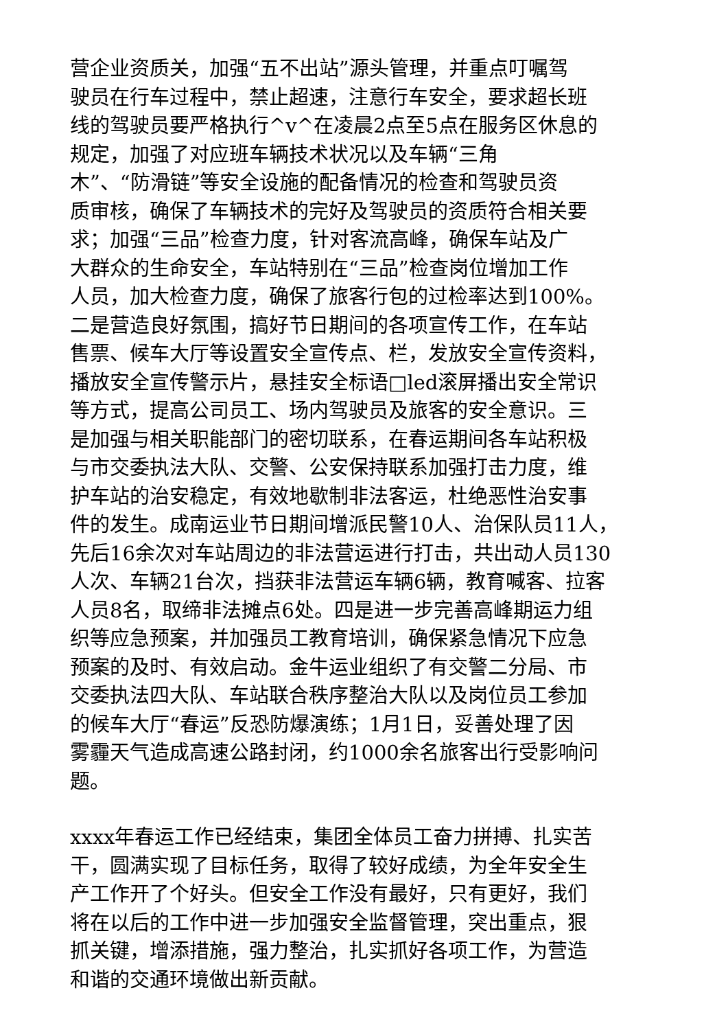营企业资质关，加强“五不出站”源头管理，并重点叮嘱驾
驶员在行车过程中，禁止超速，注意行车安全，要求超长班
线的驾驶员要严格执行^v^在凌晨2点至5点在服务区休息的
规定，加强了对应班车辆技术状况以及车辆“三角
木”、“防滑链”等安全设施的配备情况的检查和驾驶员资
质审核，确保了车辆技术的完好及驾驶员的资质符合相关要
求；加强“三品”检查力度，针对客流高峰，确保车站及广
大群众的生命安全，车站特别在“三品”检查岗位增加工作
人员，加大检查力度，确保了旅客行包的过检率达到100%。
二是营造良好氛围，搞好节日期间的各项宣传工作，在车站
售票、候车大厅等设置安全宣传点、栏，发放安全宣传资料，
播放安全宣传警示片，悬挂安全标语□led滚屏播出安全常识
等方式，提高公司员工、场内驾驶员及旅客的安全意识。三
是加强与相关职能部门的密切联系，在春运期间各车站积极
与市交委执法大队、交警、公安保持联系加强打击力度，维
护车站的治安稳定，有效地歇制非法客运，杜绝恶性治安事
件的发生。成南运业节日期间增派民警10人、治保队员11人，
先后16余次对车站周边的非法营运进行打击，共出动人员130
人次、车辆21台次，挡获非法营运车辆6辆，教育喊客、拉客
人员8名，取缔非法摊点6处。四是进一步完善高峰期运力组
织等应急预案，并加强员工教育培训，确保紧急情况下应急
预案的及时、有效启动。金牛运业组织了有交警二分局、市
交委执法四大队、车站联合秩序整治大队以及岗位员工参加
的候车大厅“春运”反恐防爆演练；1月1日，妥善处理了因
雾霾天气造成高速公路封闭，约1000余名旅客出行受影响问
题。
xxxx年春运工作已经结束，集团全体员工奋力拼搏、扎实苦
干，圆满实现了目标任务，取得了较好成绩，为全年安全生
产工作开了个好头。但安全工作没有最好，只有更好，我们
将在以后的工作中进一步加强安全监督管理，突出重点，狠
抓关键，增添措施，强力整治，扎实抓好各项工作，为营造
和谐的交通环境做出新贡献。